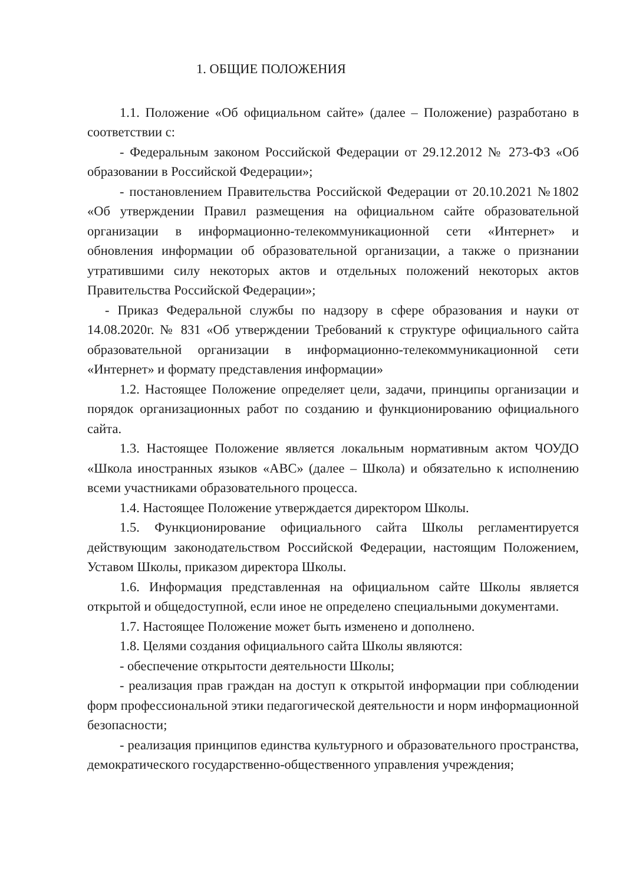1. ОБЩИЕ ПОЛОЖЕНИЯ
1.1. Положение «Об официальном сайте» (далее – Положение) разработано в соответствии с:
- Федеральным законом Российской Федерации от 29.12.2012 № 273-ФЗ «Об образовании в Российской Федерации»;
- постановлением Правительства Российской Федерации от 20.10.2021 №1802 «Об утверждении Правил размещения на официальном сайте образовательной организации в информационно-телекоммуникационной сети «Интернет» и обновления информации об образовательной организации, а также о признании утратившими силу некоторых актов и отдельных положений некоторых актов Правительства Российской Федерации»;
- Приказ Федеральной службы по надзору в сфере образования и науки от 14.08.2020г. № 831 «Об утверждении Требований к структуре официального сайта образовательной организации в информационно-телекоммуникационной сети «Интернет» и формату представления информации»
1.2. Настоящее Положение определяет цели, задачи, принципы организации и порядок организационных работ по созданию и функционированию официального сайта.
1.3. Настоящее Положение является локальным нормативным актом ЧОУДО «Школа иностранных языков «АВС» (далее – Школа) и обязательно к исполнению всеми участниками образовательного процесса.
1.4. Настоящее Положение утверждается директором Школы.
1.5. Функционирование официального сайта Школы регламентируется действующим законодательством Российской Федерации, настоящим Положением, Уставом Школы, приказом директора Школы.
1.6. Информация представленная на официальном сайте Школы является открытой и общедоступной, если иное не определено специальными документами.
1.7. Настоящее Положение может быть изменено и дополнено.
1.8. Целями создания официального сайта Школы являются:
- обеспечение открытости деятельности Школы;
- реализация прав граждан на доступ к открытой информации при соблюдении форм профессиональной этики педагогической деятельности и норм информационной безопасности;
- реализация принципов единства культурного и образовательного пространства, демократического государственно-общественного управления учреждения;